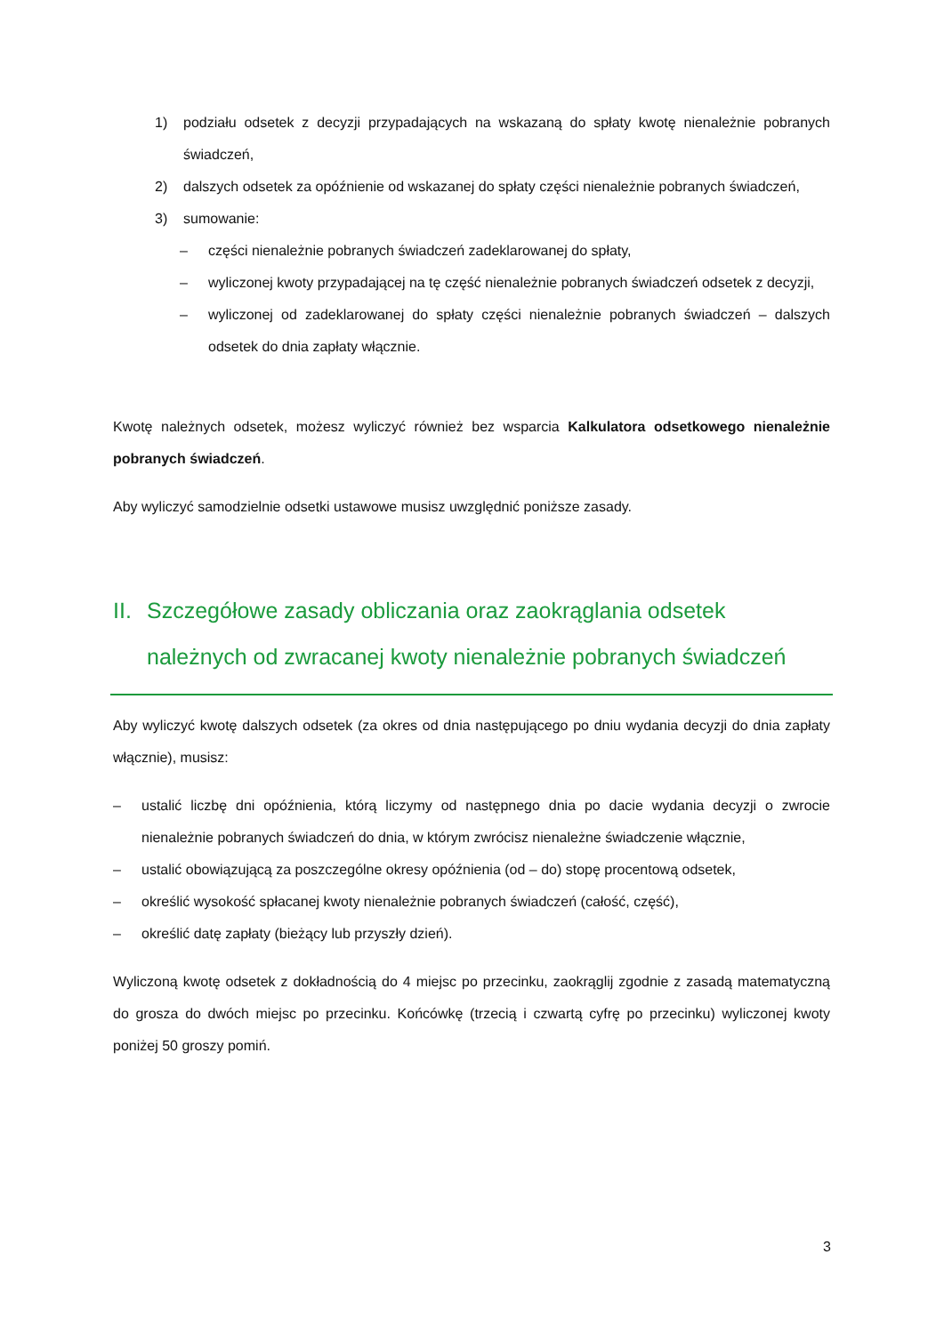1) podziału odsetek z decyzji przypadających na wskazaną do spłaty kwotę nienależnie pobranych świadczeń,
2) dalszych odsetek za opóźnienie od wskazanej do spłaty części nienależnie pobranych świadczeń,
3) sumowanie:
– części nienależnie pobranych świadczeń zadeklarowanej do spłaty,
– wyliczonej kwoty przypadającej na tę część nienależnie pobranych świadczeń odsetek z decyzji,
– wyliczonej od zadeklarowanej do spłaty części nienależnie pobranych świadczeń – dalszych odsetek do dnia zapłaty włącznie.
Kwotę należnych odsetek, możesz wyliczyć również bez wsparcia Kalkulatora odsetkowego nienależnie pobranych świadczeń.
Aby wyliczyć samodzielnie odsetki ustawowe musisz uwzględnić poniższe zasady.
II. Szczegółowe zasady obliczania oraz zaokrąglania odsetek należnych od zwracanej kwoty nienależnie pobranych świadczeń
Aby wyliczyć kwotę dalszych odsetek (za okres od dnia następującego po dniu wydania decyzji do dnia zapłaty włącznie), musisz:
– ustalić liczbę dni opóźnienia, którą liczymy od następnego dnia po dacie wydania decyzji o zwrocie nienależnie pobranych świadczeń do dnia, w którym zwrócisz nienależne świadczenie włącznie,
– ustalić obowiązującą za poszczególne okresy opóźnienia (od – do) stopę procentową odsetek,
– określić wysokość spłacanej kwoty nienależnie pobranych świadczeń (całość, część),
– określić datę zapłaty (bieżący lub przyszły dzień).
Wyliczoną kwotę odsetek z dokładnością do 4 miejsc po przecinku, zaokrąglij zgodnie z zasadą matematyczną do grosza do dwóch miejsc po przecinku. Końcówkę (trzecią i czwartą cyfrę po przecinku) wyliczonej kwoty poniżej 50 groszy pomiń.
3